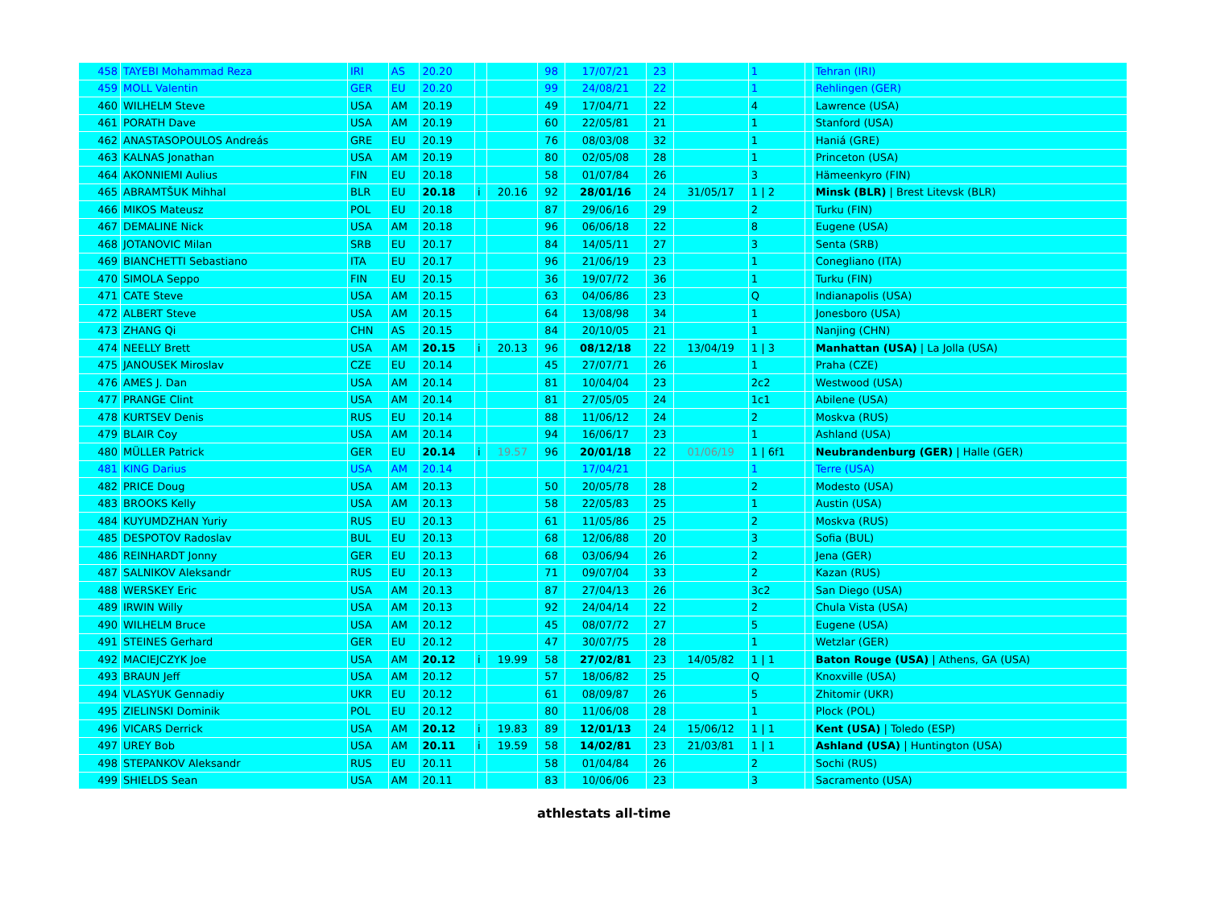| 458 | TAYEBI Mohammad Reza | IRI | AS | 20.20 | | | 98 | 17/07/21 | 23 | | 1 | | Tehran (IRI) |
| 459 | MOLL Valentin | GER | EU | 20.20 | | | 99 | 24/08/21 | 22 | | 1 | | Rehlingen (GER) |
| 460 | WILHELM Steve | USA | AM | 20.19 | | | 49 | 17/04/71 | 22 | | 4 | | Lawrence (USA) |
| 461 | PORATH Dave | USA | AM | 20.19 | | | 60 | 22/05/81 | 21 | | 1 | | Stanford (USA) |
| 462 | ANASTASOPOULOS Andreás | GRE | EU | 20.19 | | | 76 | 08/03/08 | 32 | | 1 | | Haniá (GRE) |
| 463 | KALNAS Jonathan | USA | AM | 20.19 | | | 80 | 02/05/08 | 28 | | 1 | | Princeton (USA) |
| 464 | AKONNIEMI Aulius | FIN | EU | 20.18 | | | 58 | 01/07/84 | 26 | | 3 | | Hämeenkyro (FIN) |
| 465 | ABRAMTŠUK Mihhal | BLR | EU | 20.18 | i | 20.16 | 92 | 28/01/16 | 24 | 31/05/17 | 1 / 2 | | Minsk (BLR) / Brest Litevsk (BLR) |
| 466 | MIKOS Mateusz | POL | EU | 20.18 | | | 87 | 29/06/16 | 29 | | 2 | | Turku (FIN) |
| 467 | DEMALINE Nick | USA | AM | 20.18 | | | 96 | 06/06/18 | 22 | | 8 | | Eugene (USA) |
| 468 | JOTANOVIC Milan | SRB | EU | 20.17 | | | 84 | 14/05/11 | 27 | | 3 | | Senta (SRB) |
| 469 | BIANCHETTI Sebastiano | ITA | EU | 20.17 | | | 96 | 21/06/19 | 23 | | 1 | | Conegliano (ITA) |
| 470 | SIMOLA Seppo | FIN | EU | 20.15 | | | 36 | 19/07/72 | 36 | | 1 | | Turku (FIN) |
| 471 | CATE Steve | USA | AM | 20.15 | | | 63 | 04/06/86 | 23 | | Q | | Indianapolis (USA) |
| 472 | ALBERT Steve | USA | AM | 20.15 | | | 64 | 13/08/98 | 34 | | 1 | | Jonesboro (USA) |
| 473 | ZHANG Qi | CHN | AS | 20.15 | | | 84 | 20/10/05 | 21 | | 1 | | Nanjing (CHN) |
| 474 | NEELLY Brett | USA | AM | 20.15 | i | 20.13 | 96 | 08/12/18 | 22 | 13/04/19 | 1 / 3 | | Manhattan (USA) / La Jolla (USA) |
| 475 | JANOUSEK Miroslav | CZE | EU | 20.14 | | | 45 | 27/07/71 | 26 | | 1 | | Praha (CZE) |
| 476 | AMES J. Dan | USA | AM | 20.14 | | | 81 | 10/04/04 | 23 | | 2c2 | | Westwood (USA) |
| 477 | PRANGE Clint | USA | AM | 20.14 | | | 81 | 27/05/05 | 24 | | 1c1 | | Abilene (USA) |
| 478 | KURTSEV Denis | RUS | EU | 20.14 | | | 88 | 11/06/12 | 24 | | 2 | | Moskva (RUS) |
| 479 | BLAIR Coy | USA | AM | 20.14 | | | 94 | 16/06/17 | 23 | | 1 | | Ashland (USA) |
| 480 | MÜLLER Patrick | GER | EU | 20.14 | i | 19.57 | 96 | 20/01/18 | 22 | 01/06/19 | 1 / 6f1 | | Neubrandenburg (GER) / Halle (GER) |
| 481 | KING Darius | USA | AM | 20.14 | | | | 17/04/21 | | | 1 | | Terre (USA) |
| 482 | PRICE Doug | USA | AM | 20.13 | | | 50 | 20/05/78 | 28 | | 2 | | Modesto (USA) |
| 483 | BROOKS Kelly | USA | AM | 20.13 | | | 58 | 22/05/83 | 25 | | 1 | | Austin (USA) |
| 484 | KUYUMDZHAN Yuriy | RUS | EU | 20.13 | | | 61 | 11/05/86 | 25 | | 2 | | Moskva (RUS) |
| 485 | DESPOTOV Radoslav | BUL | EU | 20.13 | | | 68 | 12/06/88 | 20 | | 3 | | Sofia (BUL) |
| 486 | REINHARDT Jonny | GER | EU | 20.13 | | | 68 | 03/06/94 | 26 | | 2 | | Jena (GER) |
| 487 | SALNIKOV Aleksandr | RUS | EU | 20.13 | | | 71 | 09/07/04 | 33 | | 2 | | Kazan (RUS) |
| 488 | WERSKEY Eric | USA | AM | 20.13 | | | 87 | 27/04/13 | 26 | | 3c2 | | San Diego (USA) |
| 489 | IRWIN Willy | USA | AM | 20.13 | | | 92 | 24/04/14 | 22 | | 2 | | Chula Vista (USA) |
| 490 | WILHELM Bruce | USA | AM | 20.12 | | | 45 | 08/07/72 | 27 | | 5 | | Eugene (USA) |
| 491 | STEINES Gerhard | GER | EU | 20.12 | | | 47 | 30/07/75 | 28 | | 1 | | Wetzlar (GER) |
| 492 | MACIEJCZYK Joe | USA | AM | 20.12 | i | 19.99 | 58 | 27/02/81 | 23 | 14/05/82 | 1 / 1 | | Baton Rouge (USA) / Athens, GA (USA) |
| 493 | BRAUN Jeff | USA | AM | 20.12 | | | 57 | 18/06/82 | 25 | | Q | | Knoxville (USA) |
| 494 | VLASYUK Gennadiy | UKR | EU | 20.12 | | | 61 | 08/09/87 | 26 | | 5 | | Zhitomir (UKR) |
| 495 | ZIELINSKI Dominik | POL | EU | 20.12 | | | 80 | 11/06/08 | 28 | | 1 | | Plock (POL) |
| 496 | VICARS Derrick | USA | AM | 20.12 | i | 19.83 | 89 | 12/01/13 | 24 | 15/06/12 | 1 / 1 | | Kent (USA) / Toledo (ESP) |
| 497 | UREY Bob | USA | AM | 20.11 | i | 19.59 | 58 | 14/02/81 | 23 | 21/03/81 | 1 / 1 | | Ashland (USA) / Huntington (USA) |
| 498 | STEPANKOV Aleksandr | RUS | EU | 20.11 | | | 58 | 01/04/84 | 26 | | 2 | | Sochi (RUS) |
| 499 | SHIELDS Sean | USA | AM | 20.11 | | | 83 | 10/06/06 | 23 | | 3 | | Sacramento (USA) |
athlestats all-time